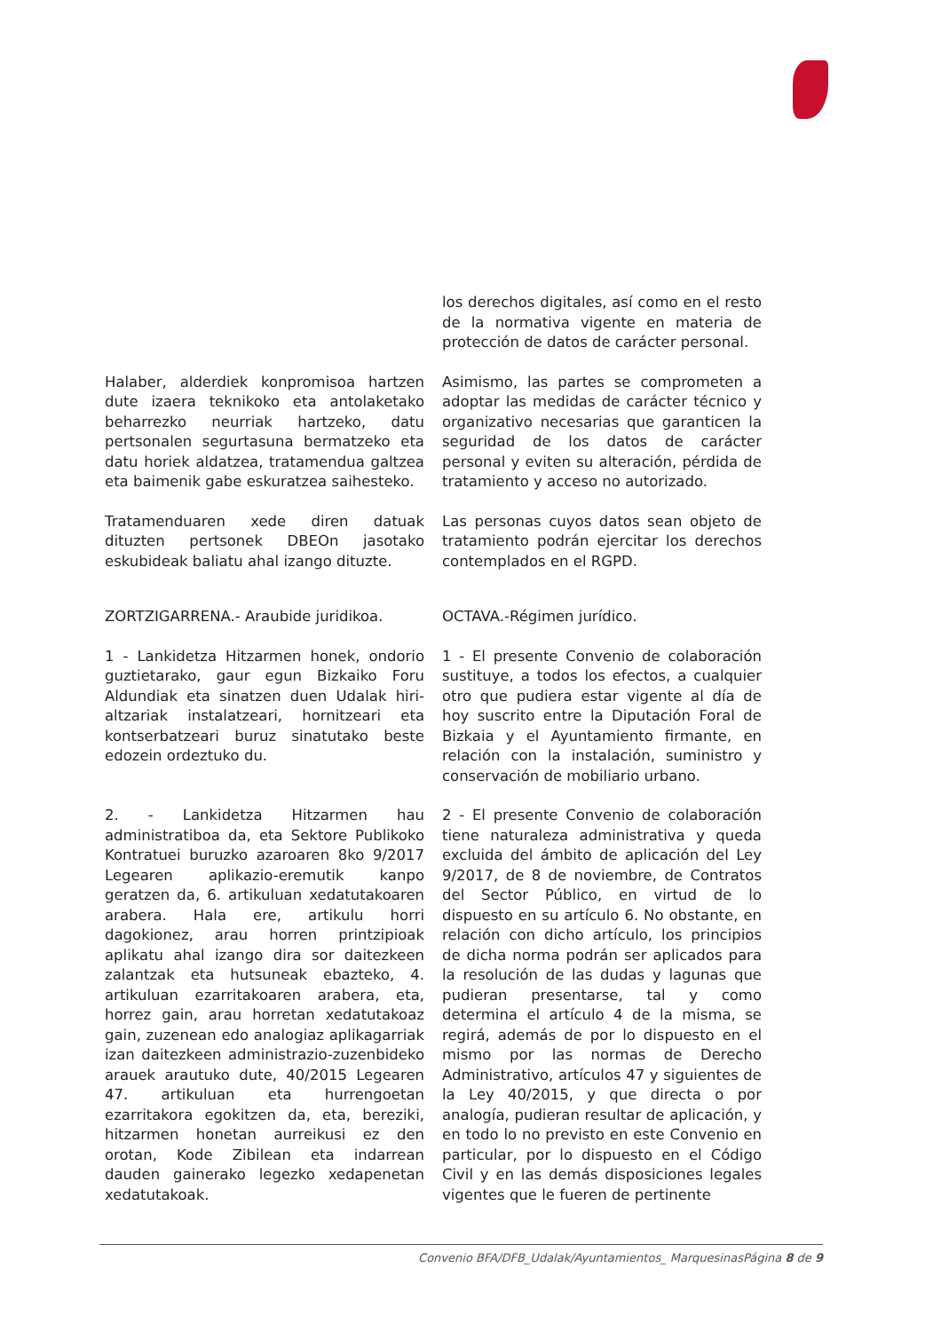los derechos digitales, así como en el resto de la normativa vigente en materia de protección de datos de carácter personal.
Halaber, alderdiek konpromisoa hartzen dute izaera teknikoko eta antolaketako beharrezko neurriak hartzeko, datu pertsonalen segurtasuna bermatzeko eta datu horiek aldatzea, tratamendua galtzea eta baimenik gabe eskuratzea saihesteko.
Asimismo, las partes se comprometen a adoptar las medidas de carácter técnico y organizativo necesarias que garanticen la seguridad de los datos de carácter personal y eviten su alteración, pérdida de tratamiento y acceso no autorizado.
Tratamenduaren xede diren datuak dituzten pertsonek DBEOn jasotako eskubideak baliatu ahal izango dituzte.
Las personas cuyos datos sean objeto de tratamiento podrán ejercitar los derechos contemplados en el RGPD.
ZORTZIGARRENA.- Araubide juridikoa. OCTAVA.-Régimen jurídico.
1 - Lankidetza Hitzarmen honek, ondorio guztietarako, gaur egun Bizkaiko Foru Aldundiak eta sinatzen duen Udalak hiri-altzariak instalatzeari, hornitzeari eta kontserbatzeari buruz sinatutako beste edozein ordeztuko du.
1 - El presente Convenio de colaboración sustituye, a todos los efectos, a cualquier otro que pudiera estar vigente al día de hoy suscrito entre la Diputación Foral de Bizkaia y el Ayuntamiento firmante, en relación con la instalación, suministro y conservación de mobiliario urbano.
2. - Lankidetza Hitzarmen hau administratiboa da, eta Sektore Publikoko Kontratuei buruzko azaroaren 8ko 9/2017 Legearen aplikazio-eremutik kanpo geratzen da, 6. artikuluan xedatutakoaren arabera. Hala ere, artikulu horri dagokionez, arau horren printzipioak aplikatu ahal izango dira sor daitezkeen zalantzak eta hutsuneak ebazteko, 4. artikuluan ezarritakoaren arabera, eta, horrez gain, arau horretan xedatutakoaz gain, zuzenean edo analogiaz aplikagarriak izan daitezkeen administrazio-zuzenbideko arauek arautuko dute, 40/2015 Legearen 47. artikuluan eta hurrengoetan ezarritakora egokitzen da, eta, bereziki, hitzarmen honetan aurreikusi ez den orotan, Kode Zibilean eta indarrean dauden gainerako legezko xedapenetan xedatutakoak.
2 - El presente Convenio de colaboración tiene naturaleza administrativa y queda excluida del ámbito de aplicación del Ley 9/2017, de 8 de noviembre, de Contratos del Sector Público, en virtud de lo dispuesto en su artículo 6. No obstante, en relación con dicho artículo, los principios de dicha norma podrán ser aplicados para la resolución de las dudas y lagunas que pudieran presentarse, tal y como determina el artículo 4 de la misma, se regirá, además de por lo dispuesto en el mismo por las normas de Derecho Administrativo, artículos 47 y siguientes de la Ley 40/2015, y que directa o por analogía, pudieran resultar de aplicación, y en todo lo no previsto en este Convenio en particular, por lo dispuesto en el Código Civil y en las demás disposiciones legales vigentes que le fueren de pertinente
Convenio BFA/DFB_Udalak/Ayuntamientos_ MarquesinasPágina 8 de 9